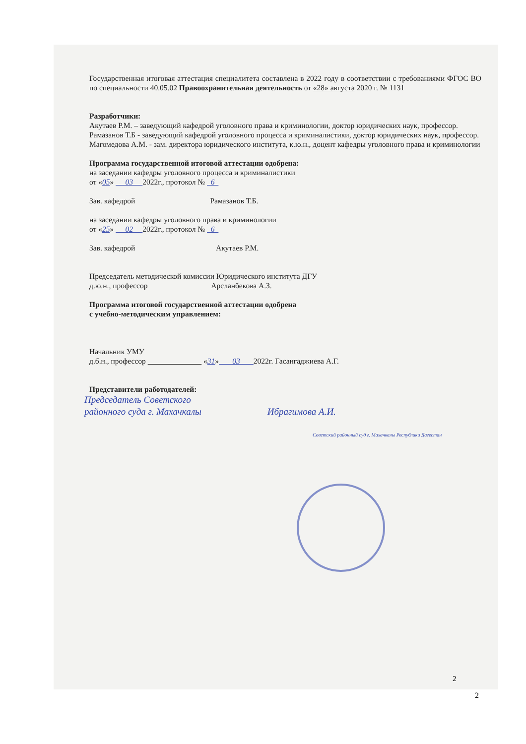Государственная итоговая аттестация специалитета составлена в 2022 году в соответствии с требованиями ФГОС ВО по специальности 40.05.02 Правоохранительная деятельность от «28» августа 2020 г. № 1131
Разработчики:
Акутаев Р.М. – заведующий кафедрой уголовного права и криминологии, доктор юридических наук, профессор.
Рамазанов Т.Б - заведующий кафедрой уголовного процесса и криминалистики, доктор юридических наук, профессор.
Магомедова А.М. - зам. директора юридического института, к.ю.н., доцент кафедры уголовного права и криминологии
Программа государственной итоговой аттестации одобрена:
на заседании кафедры уголовного процесса и криминалистики
от «05» 03 2022г., протокол № 6
Зав. кафедрой Рамазанов Т.Б.
на заседании кафедры уголовного права и криминологии
от «25» 02 2022г., протокол № 6
Зав. кафедрой Акутаев Р.М.
Председатель методической комиссии Юридического института ДГУ
д.ю.н., профессор Арсланбекова А.З.
Программа итоговой государственной аттестации одобрена
с учебно-методическим управлением:
Начальник УМУ
д.б.н., профессор «31» 03 2022г. Гасангаджиева А.Г.
Представители работодателей:
Председатель Советского
районного суда г. Махачкалы Ибрагимова А.И.
Советский районный суд г. Махачкалы Республики Дагестан
2
2